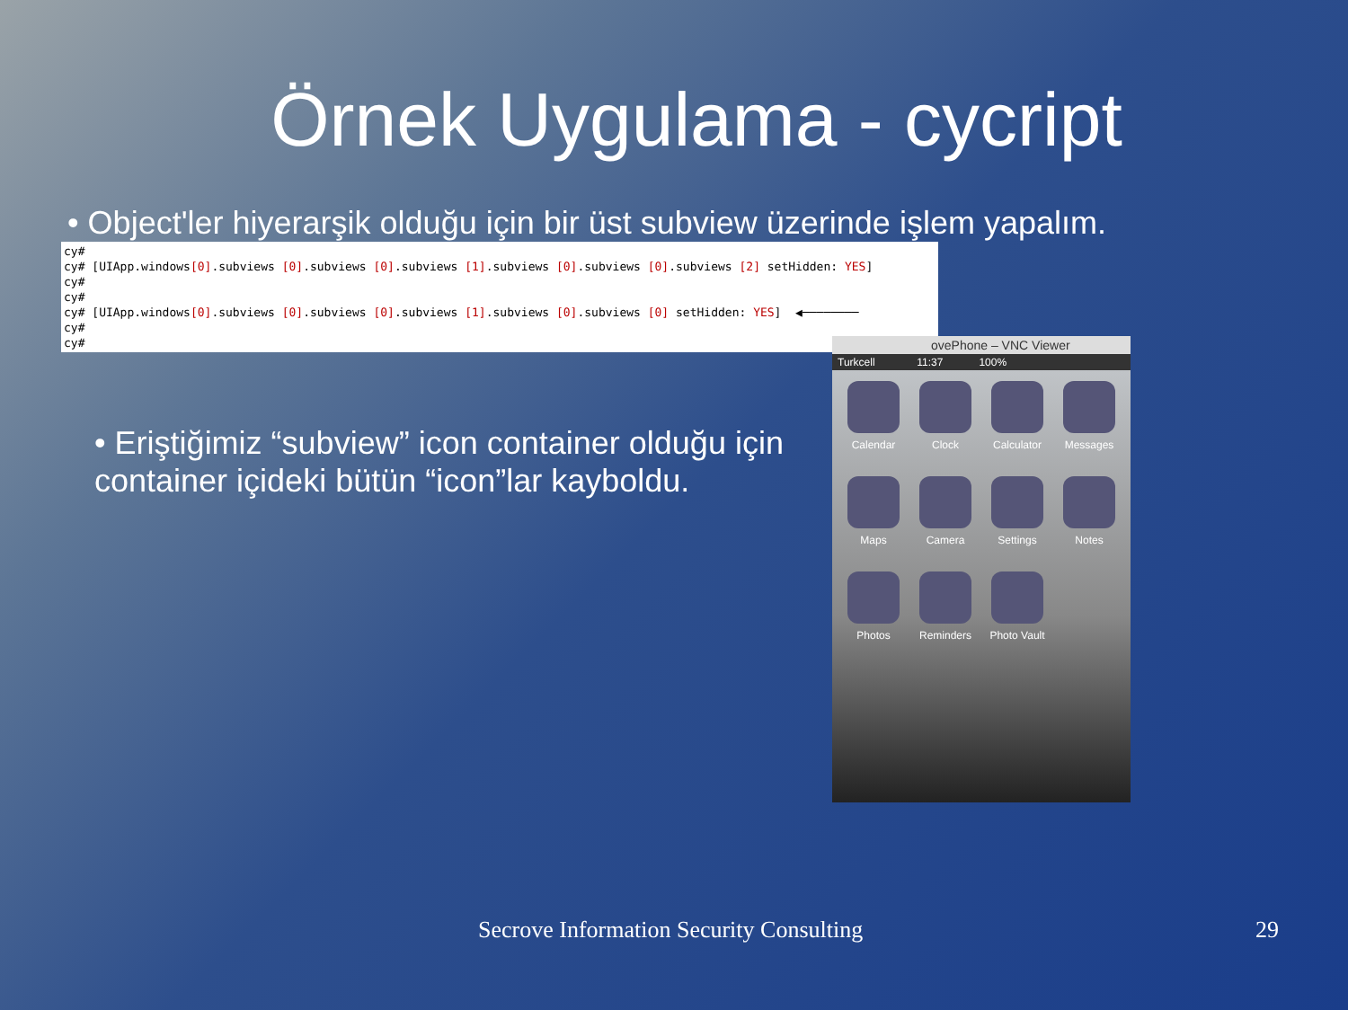Örnek Uygulama - cycript
• Object'ler hiyerarşik olduğu için bir üst subview üzerinde işlem yapalım.
cy# cy# [UIApp.windows[0].subviews [0].subviews [0].subviews [1].subviews [0].subviews [0].subviews [2] setHidden: YES] cy# cy# cy# [UIApp.windows[0].subviews [0].subviews [0].subviews [1].subviews [0].subviews [0] setHidden: YES] ◀──────── cy# cy#
• Eriştiğimiz “subview” icon container olduğu için container içideki bütün “icon”lar kayboldu.
ovePhone – VNC Viewer
Turkcell 11:37 100%
Calendar
Clock
Calculator
Messages
Maps
Camera
Settings
Notes
Photos
Reminders
Photo Vault
Secrove Information Security Consulting
29